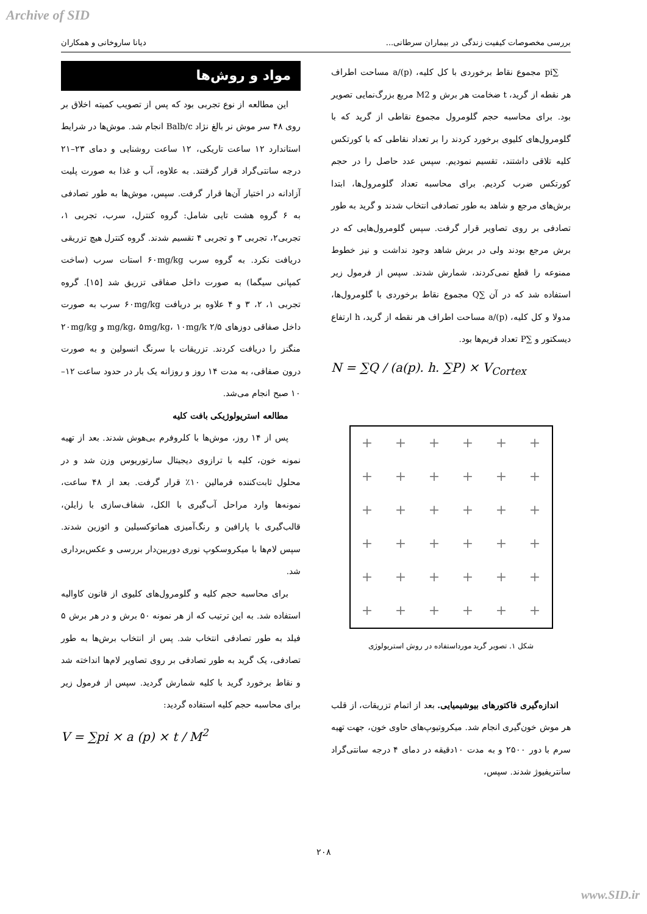Archive of SID
بررسی مخصوصات کیفیت زندگی در بیماران سرطانی... دیانا ساروخانی و همکاران
مواد و روش‌ها
این مطالعه از نوع تجربی بود که پس از تصویب کمیته اخلاق بر روی ۴۸ سر موش نر بالغ نژاد Balb/c انجام شد. موش‌ها در شرایط استاندارد ۱۲ ساعت تاریکی، ۱۲ ساعت روشنایی و دمای ۲۳–۲۱ درجه سانتی‌گراد قرار گرفتند. به علاوه، آب و غذا به صورت پلیت آزادانه در اختیار آن‌ها قرار گرفت. سپس، موش‌ها به طور تصادفی به ۶ گروه هشت تایی شامل: گروه کنترل، سرب، تجربی ۱، تجربی۲، تجربی ۳ و تجربی ۴ تقسیم شدند. گروه کنترل هیچ تزریقی دریافت نکرد. به گروه سرب ۶۰mg/kg استات سرب (ساخت کمپانی سیگما) به صورت داخل صفاقی تزریق شد [۱۵]. گروه تجربی ۱، ۲، ۳ و ۴ علاوه بر دریافت ۶۰mg/kg سرب به صورت داخل صفاقی دوزهای ۲/۵ mg/kg، ۵mg/kg، ۱۰mg/k و ۲۰mg/kg منگنز را دریافت کردند. تزریقات با سرنگ انسولین و به صورت درون صفاقی، به مدت ۱۴ روز و روزانه یک بار در حدود ساعت ۱۲–۱۰ صبح انجام می‌شد.
مطالعه استریولوژیکی بافت کلیه
پس از ۱۴ روز، موش‌ها با کلروفرم بی‌هوش شدند. بعد از تهیه نمونه خون، کلیه با ترازوی دیجیتال سارتوریوس وزن شد و در محلول ثابت‌کننده فرمالین ۱۰٪ قرار گرفت. بعد از ۴۸ ساعت، نمونه‌ها وارد مراحل آب‌گیری با الکل، شفاف‌سازی با زایلن، قالب‌گیری با پارافین و رنگ‌آمیزی هماتوکسیلین و ائوزین شدند. سپس لام‌ها با میکروسکوپ نوری دوربین‌دار بررسی و عکس‌برداری شد.
برای محاسبه حجم کلیه و گلومرول‌های کلیوی از قانون کاوالیه استفاده شد. به این ترتیب که از هر نمونه ۵۰ برش و در هر برش ۵ فیلد به طور تصادفی انتخاب شد. پس از انتخاب برش‌ها به طور تصادفی، یک گرید به طور تصادفی بر روی تصاویر لام‌ها انداخته شد و نقاط برخورد گرید با کلیه شمارش گردید. سپس از فرمول زیر برای محاسبه حجم کلیه استفاده گردید:
V = ∑pi × a (p) × t / M<sup>2</sup>
∑pi مجموع نقاط برخوردی با کل کلیه، a/(p) مساحت اطراف هر نقطه از گرید، t ضخامت هر برش و M2 مربع بزرگ‌نمایی تصویر بود. برای محاسبه حجم گلومرول مجموع نقاطی از گرید که با گلومرول‌های کلیوی برخورد کردند را بر تعداد نقاطی که با کورتکس کلیه تلاقی داشتند، تقسیم نمودیم. سپس عدد حاصل را در حجم کورتکس ضرب کردیم. برای محاسبه تعداد گلومرول‌ها، ابتدا برش‌های مرجع و شاهد به طور تصادفی انتخاب شدند و گرید به طور تصادفی بر روی تصاویر قرار گرفت. سپس گلومرول‌هایی که در برش مرجع بودند ولی در برش شاهد وجود نداشت و نیز خطوط ممنوعه را قطع نمی‌کردند، شمارش شدند. سپس از فرمول زیر استفاده شد که در آن ∑Q مجموع نقاط برخوردی با گلومرول‌ها، مدولا و کل کلیه، a/(p) مساحت اطراف هر نقطه از گرید، h ارتفاع دیسکتور و ∑P تعداد فریم‌ها بود.
N = ∑Q / (a(p). h. ∑P) × V<sub>Cortex</sub>
+ + + + + + + + + + + + + + + + + + + + + + + + + + + + + + + + + + + +
شکل ۱. تصویر گرید مورداستفاده در روش استریولوژی
اندازه‌گیری فاکتورهای بیوشیمیایی. بعد از اتمام تزریقات، از قلب هر موش خون‌گیری انجام شد. میکروتیوپ‌های حاوی خون، جهت تهیه سرم با دور ۲۵۰۰ و به مدت ۱۰دقیقه در دمای ۴ درجه سانتی‌گراد سانتریفیوژ شدند. سپس،
۲۰۸
www.SID.ir